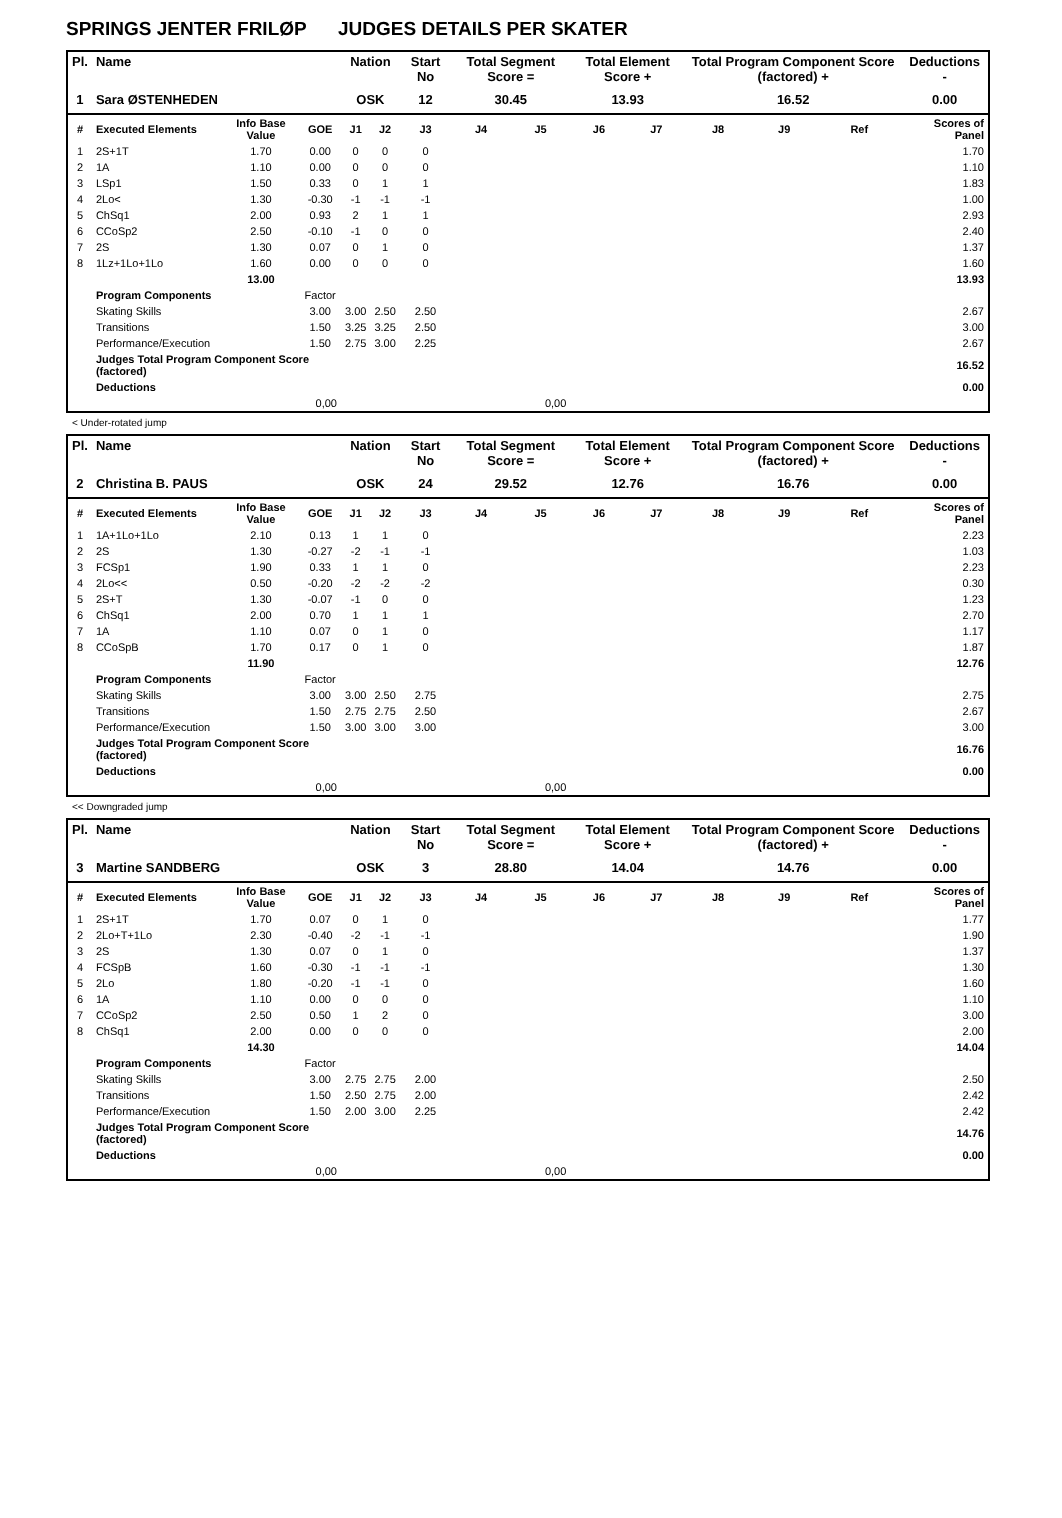SPRINGS JENTER FRILØP JUDGES DETAILS PER SKATER
| Pl. | Name | | | Nation | | Start No | Total Segment Score = | | Total Element Score + | | Total Program Component Score (factored) + | | | Deductions - |
| --- | --- | --- | --- | --- | --- | --- | --- | --- | --- | --- | --- | --- | --- | --- |
| 1 | Sara ØSTENHEDEN | | | OSK | | 12 | 30.45 | | 13.93 | | 16.52 | | | 0.00 |
| # | Executed Elements | Info Base Value | GOE | J1 | J2 | J3 | J4 | J5 | J6 | J7 | J8 | J9 | Ref | Scores of Panel |
| 1 | 2S+1T | 1.70 | 0.00 | 0 | 0 | 0 | | | | | | | | 1.70 |
| 2 | 1A | 1.10 | 0.00 | 0 | 0 | 0 | | | | | | | | 1.10 |
| 3 | LSp1 | 1.50 | 0.33 | 0 | 1 | 1 | | | | | | | | 1.83 |
| 4 | 2Lo< | 1.30 | -0.30 | -1 | -1 | -1 | | | | | | | | 1.00 |
| 5 | ChSq1 | 2.00 | 0.93 | 2 | 1 | 1 | | | | | | | | 2.93 |
| 6 | CCoSp2 | 2.50 | -0.10 | -1 | 0 | 0 | | | | | | | | 2.40 |
| 7 | 2S | 1.30 | 0.07 | 0 | 1 | 0 | | | | | | | | 1.37 |
| 8 | 1Lz+1Lo+1Lo | 1.60 | 0.00 | 0 | 0 | 0 | | | | | | | | 1.60 |
| | | 13.00 | | | | | | | | | | | | 13.93 |
| | Program Components | | Factor | | | | | | | | | | | |
| | Skating Skills | | 3.00 | 3.00 | 2.50 | 2.50 | | | | | | | | 2.67 |
| | Transitions | | 1.50 | 3.25 | 3.25 | 2.50 | | | | | | | | 3.00 |
| | Performance/Execution | | 1.50 | 2.75 | 3.00 | 2.25 | | | | | | | | 2.67 |
| | Judges Total Program Component Score (factored) | | | | | | | | | | | | | 16.52 |
| | Deductions | | | | | | | | | | | | | 0.00 |
| 0,00 | | | | 0,00 | | | | | | | | | | |
< Under-rotated jump
| Pl. | Name | | | Nation | | Start No | Total Segment Score = | | Total Element Score + | | Total Program Component Score (factored) + | | | Deductions - |
| --- | --- | --- | --- | --- | --- | --- | --- | --- | --- | --- | --- | --- | --- | --- |
| 2 | Christina B. PAUS | | | OSK | | 24 | 29.52 | | 12.76 | | 16.76 | | | 0.00 |
| # | Executed Elements | Info Base Value | GOE | J1 | J2 | J3 | J4 | J5 | J6 | J7 | J8 | J9 | Ref | Scores of Panel |
| 1 | 1A+1Lo+1Lo | 2.10 | 0.13 | 1 | 1 | 0 | | | | | | | | 2.23 |
| 2 | 2S | 1.30 | -0.27 | -2 | -1 | -1 | | | | | | | | 1.03 |
| 3 | FCSp1 | 1.90 | 0.33 | 1 | 1 | 0 | | | | | | | | 2.23 |
| 4 | 2Lo<< | 0.50 | -0.20 | -2 | -2 | -2 | | | | | | | | 0.30 |
| 5 | 2S+T | 1.30 | -0.07 | -1 | 0 | 0 | | | | | | | | 1.23 |
| 6 | ChSq1 | 2.00 | 0.70 | 1 | 1 | 1 | | | | | | | | 2.70 |
| 7 | 1A | 1.10 | 0.07 | 0 | 1 | 0 | | | | | | | | 1.17 |
| 8 | CCoSpB | 1.70 | 0.17 | 0 | 1 | 0 | | | | | | | | 1.87 |
| | | 11.90 | | | | | | | | | | | | 12.76 |
| | Program Components | | Factor | | | | | | | | | | | |
| | Skating Skills | | 3.00 | 3.00 | 2.50 | 2.75 | | | | | | | | 2.75 |
| | Transitions | | 1.50 | 2.75 | 2.75 | 2.50 | | | | | | | | 2.67 |
| | Performance/Execution | | 1.50 | 3.00 | 3.00 | 3.00 | | | | | | | | 3.00 |
| | Judges Total Program Component Score (factored) | | | | | | | | | | | | | 16.76 |
| | Deductions | | | | | | | | | | | | | 0.00 |
| 0,00 | | | | 0,00 | | | | | | | | | | |
<< Downgraded jump
| Pl. | Name | | | Nation | | Start No | Total Segment Score = | | Total Element Score + | | Total Program Component Score (factored) + | | | Deductions - |
| --- | --- | --- | --- | --- | --- | --- | --- | --- | --- | --- | --- | --- | --- | --- |
| 3 | Martine SANDBERG | | | OSK | | 3 | 28.80 | | 14.04 | | 14.76 | | | 0.00 |
| # | Executed Elements | Info Base Value | GOE | J1 | J2 | J3 | J4 | J5 | J6 | J7 | J8 | J9 | Ref | Scores of Panel |
| 1 | 2S+1T | 1.70 | 0.07 | 0 | 1 | 0 | | | | | | | | 1.77 |
| 2 | 2Lo+T+1Lo | 2.30 | -0.40 | -2 | -1 | -1 | | | | | | | | 1.90 |
| 3 | 2S | 1.30 | 0.07 | 0 | 1 | 0 | | | | | | | | 1.37 |
| 4 | FCSpB | 1.60 | -0.30 | -1 | -1 | -1 | | | | | | | | 1.30 |
| 5 | 2Lo | 1.80 | -0.20 | -1 | -1 | 0 | | | | | | | | 1.60 |
| 6 | 1A | 1.10 | 0.00 | 0 | 0 | 0 | | | | | | | | 1.10 |
| 7 | CCoSp2 | 2.50 | 0.50 | 1 | 2 | 0 | | | | | | | | 3.00 |
| 8 | ChSq1 | 2.00 | 0.00 | 0 | 0 | 0 | | | | | | | | 2.00 |
| | | 14.30 | | | | | | | | | | | | 14.04 |
| | Program Components | | Factor | | | | | | | | | | | |
| | Skating Skills | | 3.00 | 2.75 | 2.75 | 2.00 | | | | | | | | 2.50 |
| | Transitions | | 1.50 | 2.50 | 2.75 | 2.00 | | | | | | | | 2.42 |
| | Performance/Execution | | 1.50 | 2.00 | 3.00 | 2.25 | | | | | | | | 2.42 |
| | Judges Total Program Component Score (factored) | | | | | | | | | | | | | 14.76 |
| | Deductions | | | | | | | | | | | | | 0.00 |
| 0,00 | | | | 0,00 | | | | | | | | | | |